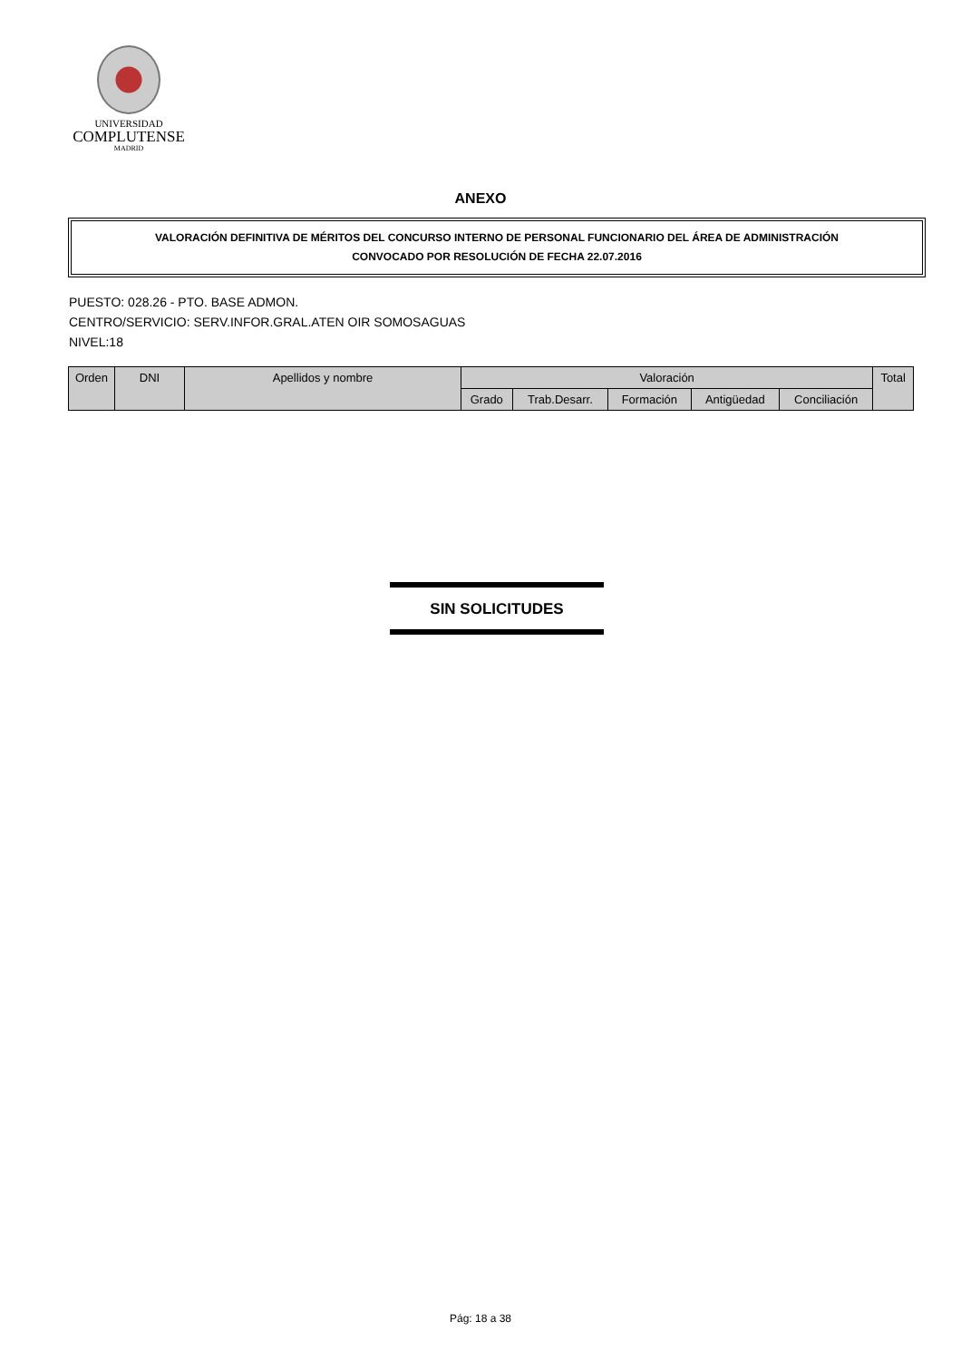UNIVERSIDAD
COMPLUTENSE
MADRID
ANEXO
VALORACIÓN DEFINITIVA DE MÉRITOS DEL CONCURSO INTERNO DE PERSONAL FUNCIONARIO DEL ÁREA DE ADMINISTRACIÓN
CONVOCADO POR RESOLUCIÓN DE FECHA 22.07.2016
PUESTO: 028.26 - PTO. BASE ADMON.
CENTRO/SERVICIO: SERV.INFOR.GRAL.ATEN OIR SOMOSAGUAS
NIVEL:18
| Orden | DNI | Apellidos y nombre | Valoración | | | | | Total |
| --- | --- | --- | --- | --- | --- | --- | --- | --- |
| | | | Grado | Trab.Desarr. | Formación | Antigüedad | Conciliación | |
SIN SOLICITUDES
Pág: 18 a 38